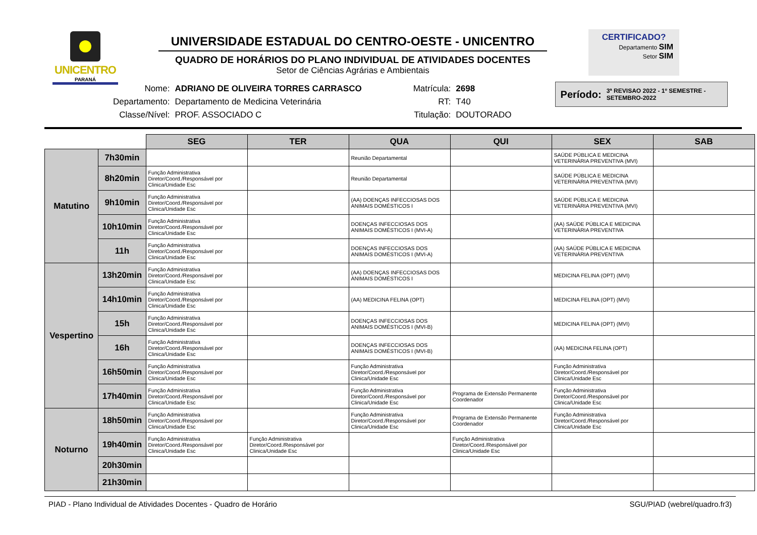UNICENTRO
PARANÁ
UNIVERSIDADE ESTADUAL DO CENTRO-OESTE - UNICENTRO
QUADRO DE HORÁRIOS DO PLANO INDIVIDUAL DE ATIVIDADES DOCENTES
Setor de Ciências Agrárias e Ambientais
CERTIFICADO?
Departamento SIM
Setor SIM
| Nome: | ADRIANO DE OLIVEIRA TORRES CARRASCO |
| Departamento: | Departamento de Medicina Veterinária |
| Classe/Nível: | PROF. ASSOCIADO C |
| Matrícula: | 2698 |
| RT: | T40 |
| Titulação: | DOUTORADO |
Período: 3ª REVISAO 2022 - 1º SEMESTRE - SETEMBRO-2022
| | | SEG | TER | QUA | QUI | SEX | SAB |
| --- | --- | --- | --- | --- | --- | --- | --- |
| Matutino | 7h30min | | | Reunião Departamental | | SAÚDE PÚBLICA E MEDICINA VETERINÁRIA PREVENTIVA (MVI) | |
| | 8h20min | Função Administrativa Diretor/Coord./Responsável por Clinica/Unidade Esc | | Reunião Departamental | | SAÚDE PÚBLICA E MEDICINA VETERINÁRIA PREVENTIVA (MVI) | |
| | 9h10min | Função Administrativa Diretor/Coord./Responsável por Clinica/Unidade Esc | | (AA) DOENÇAS INFECCIOSAS DOS ANIMAIS DOMÉSTICOS I | | SAÚDE PÚBLICA E MEDICINA VETERINÁRIA PREVENTIVA (MVI) | |
| | 10h10min | Função Administrativa Diretor/Coord./Responsável por Clinica/Unidade Esc | | DOENÇAS INFECCIOSAS DOS ANIMAIS DOMÉSTICOS I (MVI-A) | | (AA) SAÚDE PÚBLICA E MEDICINA VETERINÁRIA PREVENTIVA | |
| | 11h | Função Administrativa Diretor/Coord./Responsável por Clinica/Unidade Esc | | DOENÇAS INFECCIOSAS DOS ANIMAIS DOMÉSTICOS I (MVI-A) | | (AA) SAÚDE PÚBLICA E MEDICINA VETERINÁRIA PREVENTIVA | |
| Vespertino | 13h20min | Função Administrativa Diretor/Coord./Responsável por Clinica/Unidade Esc | | (AA) DOENÇAS INFECCIOSAS DOS ANIMAIS DOMÉSTICOS I | | MEDICINA FELINA (OPT) (MVI) | |
| | 14h10min | Função Administrativa Diretor/Coord./Responsável por Clinica/Unidade Esc | | (AA) MEDICINA FELINA (OPT) | | MEDICINA FELINA (OPT) (MVI) | |
| | 15h | Função Administrativa Diretor/Coord./Responsável por Clinica/Unidade Esc | | DOENÇAS INFECCIOSAS DOS ANIMAIS DOMÉSTICOS I (MVI-B) | | MEDICINA FELINA (OPT) (MVI) | |
| | 16h | Função Administrativa Diretor/Coord./Responsável por Clinica/Unidade Esc | | DOENÇAS INFECCIOSAS DOS ANIMAIS DOMÉSTICOS I (MVI-B) | | (AA) MEDICINA FELINA (OPT) | |
| | 16h50min | Função Administrativa Diretor/Coord./Responsável por Clinica/Unidade Esc | | Função Administrativa Diretor/Coord./Responsável por Clinica/Unidade Esc | | Função Administrativa Diretor/Coord./Responsável por Clinica/Unidade Esc | |
| | 17h40min | Função Administrativa Diretor/Coord./Responsável por Clinica/Unidade Esc | | Função Administrativa Diretor/Coord./Responsável por Clinica/Unidade Esc | Programa de Extensão Permanente Coordenador | Função Administrativa Diretor/Coord./Responsável por Clinica/Unidade Esc | |
| Noturno | 18h50min | Função Administrativa Diretor/Coord./Responsável por Clinica/Unidade Esc | | Função Administrativa Diretor/Coord./Responsável por Clinica/Unidade Esc | Programa de Extensão Permanente Coordenador | Função Administrativa Diretor/Coord./Responsável por Clinica/Unidade Esc | |
| | 19h40min | Função Administrativa Diretor/Coord./Responsável por Clinica/Unidade Esc | Função Administrativa Diretor/Coord./Responsável por Clinica/Unidade Esc | | Função Administrativa Diretor/Coord./Responsável por Clinica/Unidade Esc | | |
| | 20h30min | | | | | | |
| | 21h30min | | | | | | |
PIAD - Plano Individual de Atividades Docentes - Quadro de Horário SGU/PIAD (webrel/quadro.fr3)